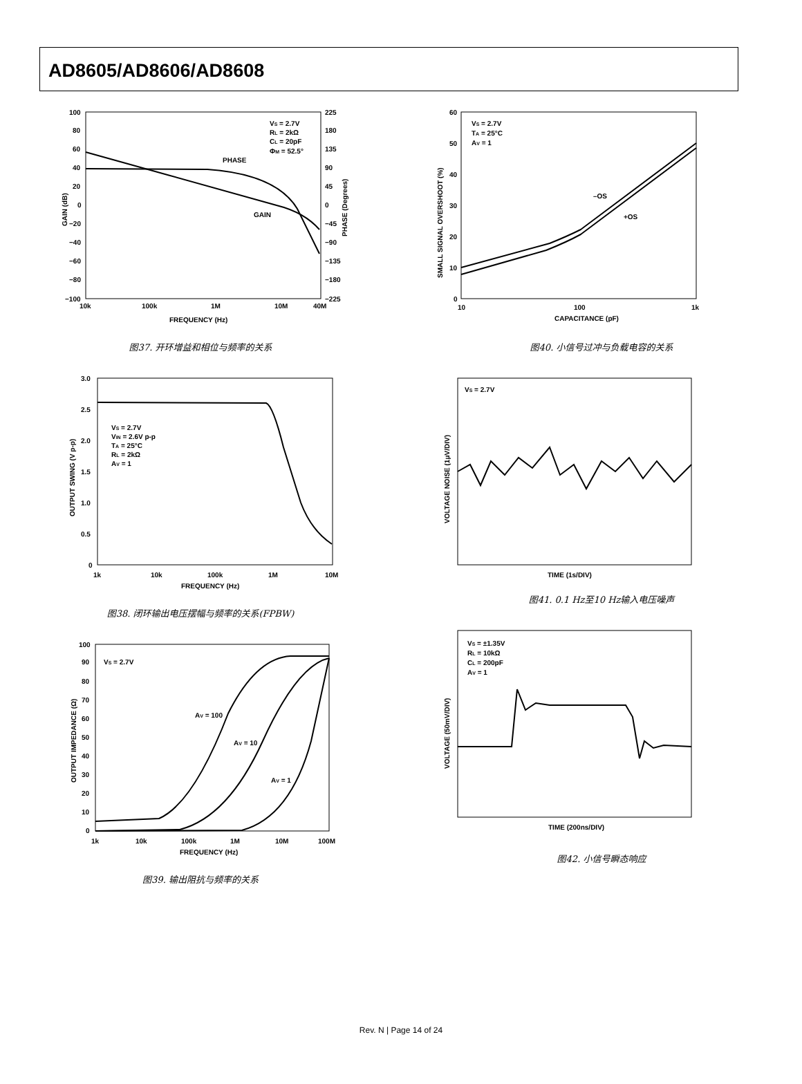AD8605/AD8606/AD8608
100
80
60
40
20
0
−20
−40
−60
−80
−100
225
180
135
90
45
0
−45
−90
−135
−180
−225
10k
100k
1M
10M
40M
FREQUENCY (Hz)
GAIN (dB)
PHASE (Degrees)
VS = 2.7V
RL = 2kΩ
CL = 20pF
ΦM = 52.5°
PHASE
GAIN
图37. 开环增益和相位与频率的关系
3.0
2.5
2.0
1.5
1.0
0.5
0
1k
10k
100k
1M
10M
FREQUENCY (Hz)
OUTPUT SWING (V p-p)
VS = 2.7V
VIN = 2.6V p-p
TA = 25°C
RL = 2kΩ
AV = 1
图38. 闭环输出电压摆幅与频率的关系(FPBW)
100
90
80
70
60
50
40
30
20
10
0
1k
10k
100k
1M
10M
100M
FREQUENCY (Hz)
OUTPUT IMPEDANCE (Ω)
VS = 2.7V
AV = 100
AV = 10
AV = 1
图39. 输出阻抗与频率的关系
60
50
40
30
20
10
0
10
100
1k
CAPACITANCE (pF)
SMALL SIGNAL OVERSHOOT (%)
VS = 2.7V
TA = 25°C
AV = 1
–OS
+OS
图40. 小信号过冲与负载电容的关系
VS = 2.7V
TIME (1s/DIV)
VOLTAGE NOISE (1μV/DIV)
图41. 0.1 Hz至10 Hz输入电压噪声
VS = ±1.35V
RL = 10kΩ
CL = 200pF
AV = 1
TIME (200ns/DIV)
VOLTAGE (50mV/DIV)
图42. 小信号瞬态响应
Rev. N | Page 14 of 24